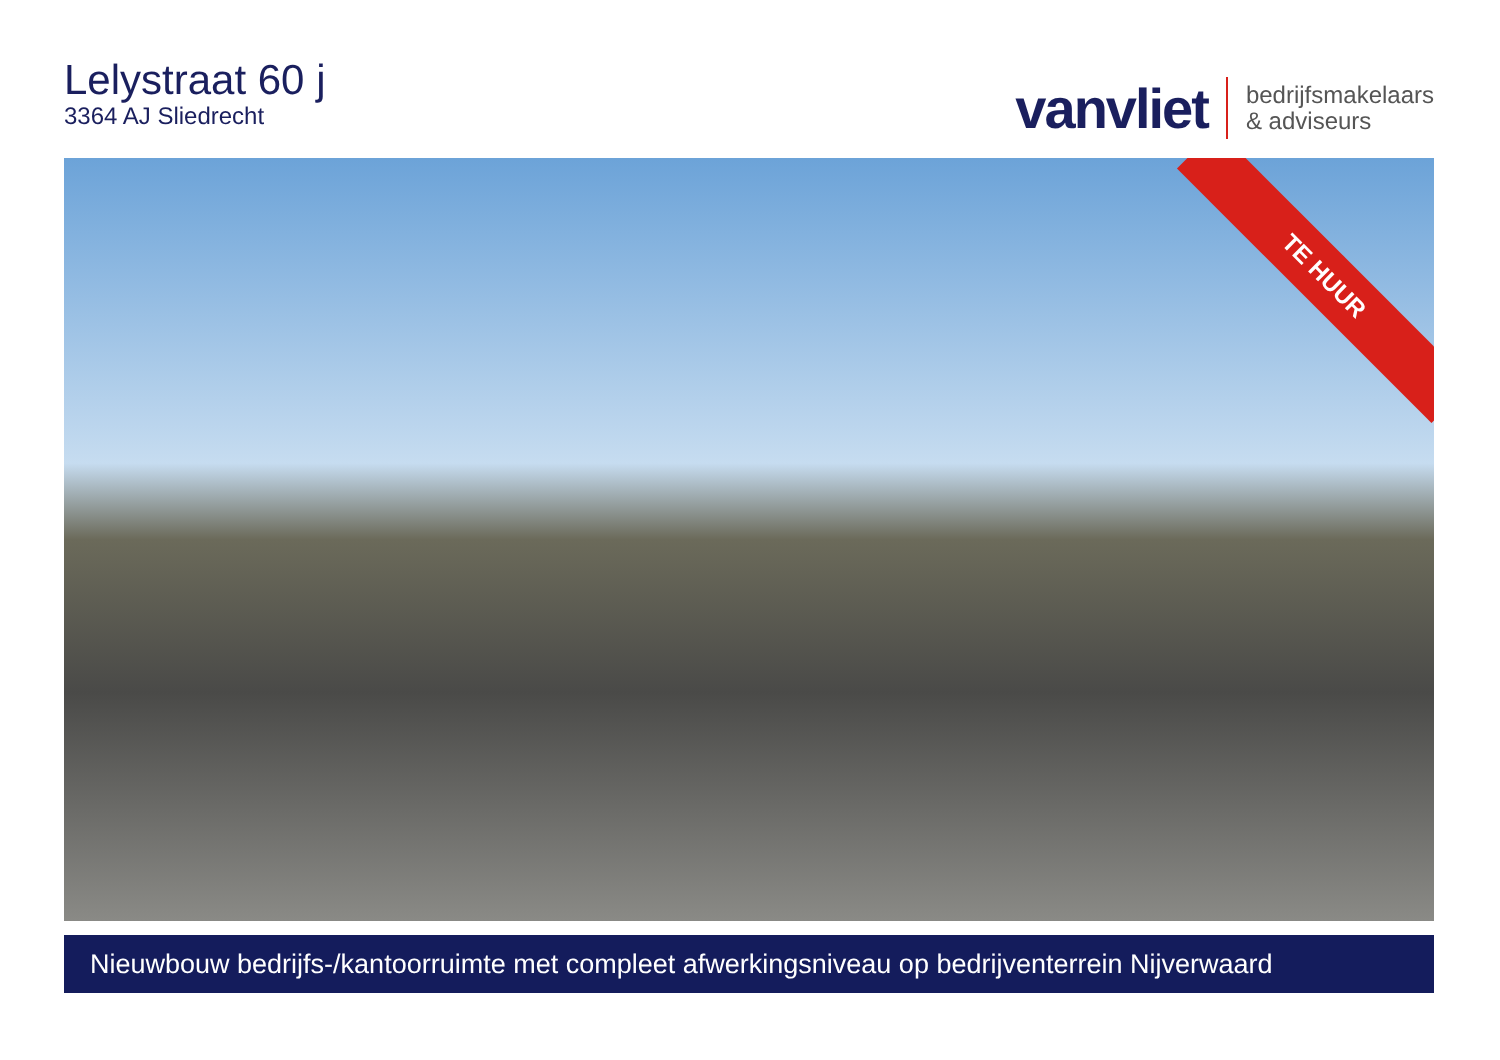Lelystraat 60 j
3364 AJ Sliedrecht
vanvliet
bedrijfsmakelaars
& adviseurs
TE HUUR
Nieuwbouw bedrijfs-/kantoorruimte met compleet afwerkingsniveau op bedrijventerrein Nijverwaard